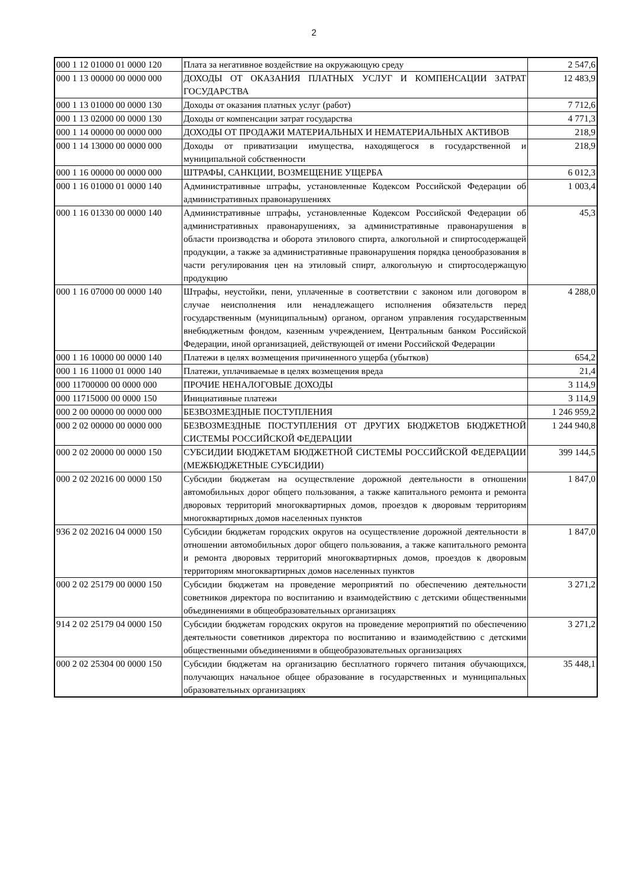2
| 000 1 12 01000 01 0000 120 | Плата за негативное воздействие на окружающую среду | 2 547,6 |
| 000 1 13 00000 00 0000 000 | ДОХОДЫ ОТ ОКАЗАНИЯ ПЛАТНЫХ УСЛУГ И КОМПЕНСАЦИИ ЗАТРАТ ГОСУДАРСТВА | 12 483,9 |
| 000 1 13 01000 00 0000 130 | Доходы от оказания платных услуг (работ) | 7 712,6 |
| 000 1 13 02000 00 0000 130 | Доходы от компенсации затрат государства | 4 771,3 |
| 000 1 14 00000 00 0000 000 | ДОХОДЫ ОТ ПРОДАЖИ МАТЕРИАЛЬНЫХ И НЕМАТЕРИАЛЬНЫХ АКТИВОВ | 218,9 |
| 000 1 14 13000 00 0000 000 | Доходы от приватизации имущества, находящегося в государственной и муниципальной собственности | 218,9 |
| 000 1 16 00000 00 0000 000 | ШТРАФЫ, САНКЦИИ, ВОЗМЕЩЕНИЕ УЩЕРБА | 6 012,3 |
| 000 1 16 01000 01 0000 140 | Административные штрафы, установленные Кодексом Российской Федерации об административных правонарушениях | 1 003,4 |
| 000 1 16 01330 00 0000 140 | Административные штрафы, установленные Кодексом Российской Федерации об административных правонарушениях, за административные правонарушения в области производства и оборота этилового спирта, алкогольной и спиртосодержащей продукции, а также за административные правонарушения порядка ценообразования в части регулирования цен на этиловый спирт, алкогольную и спиртосодержащую продукцию | 45,3 |
| 000 1 16 07000 00 0000 140 | Штрафы, неустойки, пени, уплаченные в соответствии с законом или договором в случае неисполнения или ненадлежащего исполнения обязательств перед государственным (муниципальным) органом, органом управления государственным внебюджетным фондом, казенным учреждением, Центральным банком Российской Федерации, иной организацией, действующей от имени Российской Федерации | 4 288,0 |
| 000 1 16 10000 00 0000 140 | Платежи в целях возмещения причиненного ущерба (убытков) | 654,2 |
| 000 1 16 11000 01 0000 140 | Платежи, уплачиваемые в целях возмещения вреда | 21,4 |
| 000 11700000 00 0000 000 | ПРОЧИЕ НЕНАЛОГОВЫЕ ДОХОДЫ | 3 114,9 |
| 000 11715000 00 0000 150 | Инициативные платежи | 3 114,9 |
| 000 2 00 00000 00 0000 000 | БЕЗВОЗМЕЗДНЫЕ ПОСТУПЛЕНИЯ | 1 246 959,2 |
| 000 2 02 00000 00 0000 000 | БЕЗВОЗМЕЗДНЫЕ ПОСТУПЛЕНИЯ ОТ ДРУГИХ БЮДЖЕТОВ БЮДЖЕТНОЙ СИСТЕМЫ РОССИЙСКОЙ ФЕДЕРАЦИИ | 1 244 940,8 |
| 000 2 02 20000 00 0000 150 | СУБСИДИИ БЮДЖЕТАМ БЮДЖЕТНОЙ СИСТЕМЫ РОССИЙСКОЙ ФЕДЕРАЦИИ (МЕЖБЮДЖЕТНЫЕ СУБСИДИИ) | 399 144,5 |
| 000 2 02 20216 00 0000 150 | Субсидии бюджетам на осуществление дорожной деятельности в отношении автомобильных дорог общего пользования, а также капитального ремонта и ремонта дворовых территорий многоквартирных домов, проездов к дворовым территориям многоквартирных домов населенных пунктов | 1 847,0 |
| 936 2 02 20216 04 0000 150 | Субсидии бюджетам городских округов на осуществление дорожной деятельности в отношении автомобильных дорог общего пользования, а также капитального ремонта и ремонта дворовых территорий многоквартирных домов, проездов к дворовым территориям многоквартирных домов населенных пунктов | 1 847,0 |
| 000 2 02 25179 00 0000 150 | Субсидии бюджетам на проведение мероприятий по обеспечению деятельности советников директора по воспитанию и взаимодействию с детскими общественными объединениями в общеобразовательных организациях | 3 271,2 |
| 914 2 02 25179 04 0000 150 | Субсидии бюджетам городских округов на проведение мероприятий по обеспечению деятельности советников директора по воспитанию и взаимодействию с детскими общественными объединениями в общеобразовательных организациях | 3 271,2 |
| 000 2 02 25304 00 0000 150 | Субсидии бюджетам на организацию бесплатного горячего питания обучающихся, получающих начальное общее образование в государственных и муниципальных образовательных организациях | 35 448,1 |